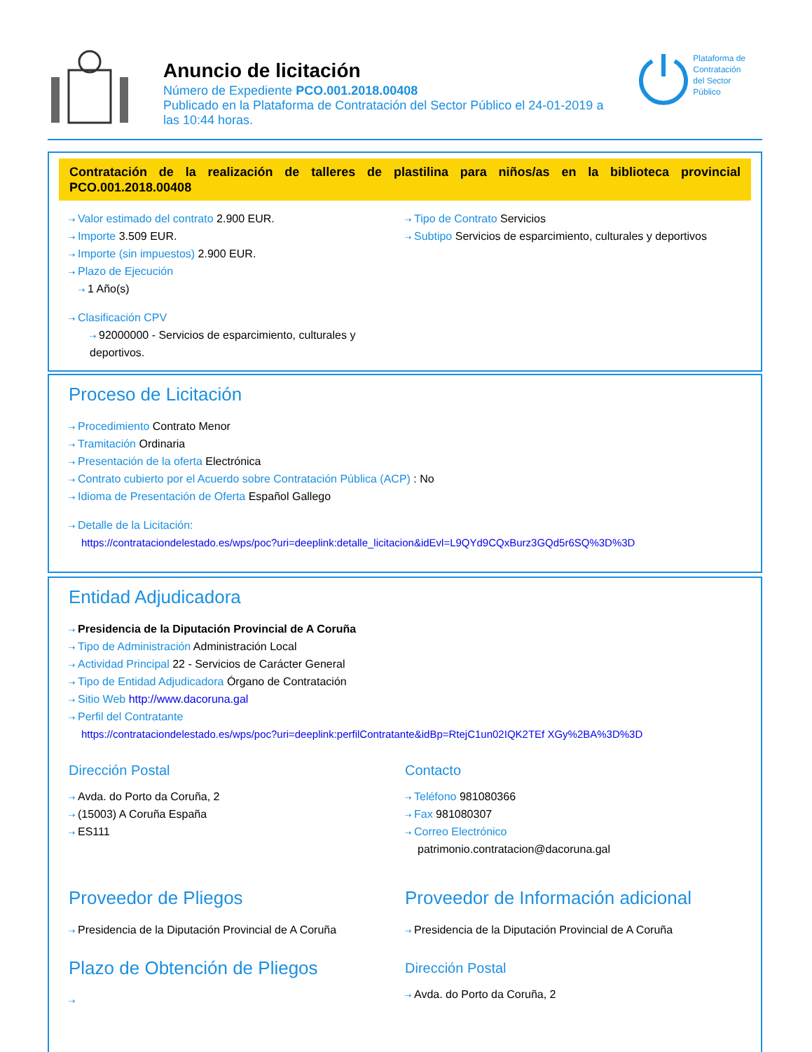Anuncio de licitación
Número de Expediente PCO.001.2018.00408
Publicado en la Plataforma de Contratación del Sector Público el 24-01-2019 a
las 10:44 horas.
Plataforma de
Contratación
del Sector
Público
Contratación de la realización de talleres de plastilina para niños/as en la biblioteca provincial PCO.001.2018.00408
⇢ Valor estimado del contrato 2.900 EUR.
⇢ Importe 3.509 EUR.
⇢ Importe (sin impuestos) 2.900 EUR.
⇢ Plazo de Ejecución
⇢ 1 Año(s)
⇢ Clasificación CPV
⇢ 92000000 - Servicios de esparcimiento, culturales y deportivos.
⇢ Tipo de Contrato Servicios
⇢ Subtipo Servicios de esparcimiento, culturales y deportivos
Proceso de Licitación
⇢ Procedimiento Contrato Menor
⇢ Tramitación Ordinaria
⇢ Presentación de la oferta Electrónica
⇢ Contrato cubierto por el Acuerdo sobre Contratación Pública (ACP) : No
⇢ Idioma de Presentación de Oferta Español Gallego
⇢ Detalle de la Licitación:
https://contrataciondelestado.es/wps/poc?uri=deeplink:detalle_licitacion&idEvl=L9QYd9CQxBurz3GQd5r6SQ%3D%3D
Entidad Adjudicadora
⇢ Presidencia de la Diputación Provincial de A Coruña
⇢ Tipo de Administración Administración Local
⇢ Actividad Principal 22 - Servicios de Carácter General
⇢ Tipo de Entidad Adjudicadora Órgano de Contratación
⇢ Sitio Web http://www.dacoruna.gal
⇢ Perfil del Contratante
https://contrataciondelestado.es/wps/poc?uri=deeplink:perfilContratante&idBp=RtejC1un02IQK2TEf XGy%2BA%3D%3D
Dirección Postal
⇢ Avda. do Porto da Coruña, 2
⇢ (15003) A Coruña España
⇢ ES111
Contacto
⇢ Teléfono 981080366
⇢ Fax 981080307
⇢ Correo Electrónico
patrimonio.contratacion@dacoruna.gal
Proveedor de Pliegos
⇢ Presidencia de la Diputación Provincial de A Coruña
Plazo de Obtención de Pliegos
⇢
Proveedor de Información adicional
⇢ Presidencia de la Diputación Provincial de A Coruña
Dirección Postal
⇢ Avda. do Porto da Coruña, 2